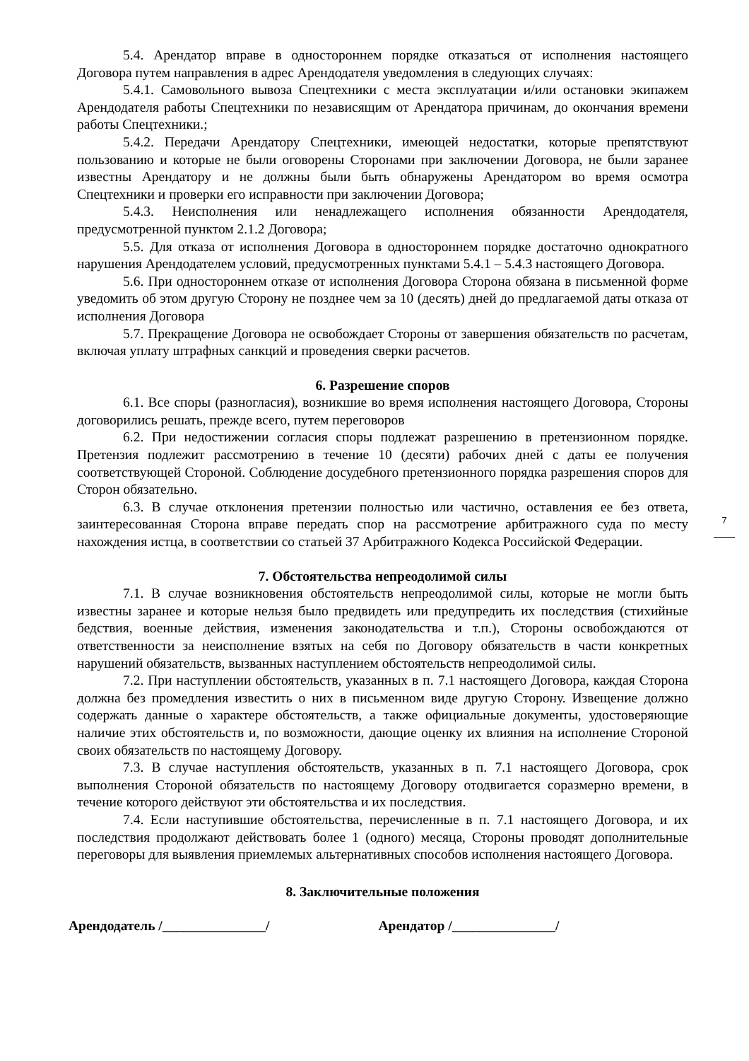5.4. Арендатор вправе в одностороннем порядке отказаться от исполнения настоящего Договора путем направления в адрес Арендодателя уведомления в следующих случаях:
5.4.1. Самовольного вывоза Спецтехники с места эксплуатации и/или остановки экипажем Арендодателя работы Спецтехники по независящим от Арендатора причинам, до окончания времени работы Спецтехники.;
5.4.2. Передачи Арендатору Спецтехники, имеющей недостатки, которые препятствуют пользованию и которые не были оговорены Сторонами при заключении Договора, не были заранее известны Арендатору и не должны были быть обнаружены Арендатором во время осмотра Спецтехники и проверки его исправности при заключении Договора;
5.4.3. Неисполнения или ненадлежащего исполнения обязанности Арендодателя, предусмотренной пунктом 2.1.2 Договора;
5.5. Для отказа от исполнения Договора в одностороннем порядке достаточно однократного нарушения Арендодателем условий, предусмотренных пунктами 5.4.1 – 5.4.3 настоящего Договора.
5.6. При одностороннем отказе от исполнения Договора Сторона обязана в письменной форме уведомить об этом другую Сторону не позднее чем за 10 (десять) дней до предлагаемой даты отказа от исполнения Договора
5.7. Прекращение Договора не освобождает Стороны от завершения обязательств по расчетам, включая уплату штрафных санкций и проведения сверки расчетов.
6. Разрешение споров
6.1. Все споры (разногласия), возникшие во время исполнения настоящего Договора, Стороны договорились решать, прежде всего, путем переговоров
6.2. При недостижении согласия споры подлежат разрешению в претензионном порядке. Претензия подлежит рассмотрению в течение 10 (десяти) рабочих дней с даты ее получения соответствующей Стороной. Соблюдение досудебного претензионного порядка разрешения споров для Сторон обязательно.
6.3. В случае отклонения претензии полностью или частично, оставления ее без ответа, заинтересованная Сторона вправе передать спор на рассмотрение арбитражного суда по месту нахождения истца, в соответствии со статьей 37 Арбитражного Кодекса Российской Федерации.
7. Обстоятельства непреодолимой силы
7.1. В случае возникновения обстоятельств непреодолимой силы, которые не могли быть известны заранее и которые нельзя было предвидеть или предупредить их последствия (стихийные бедствия, военные действия, изменения законодательства и т.п.), Стороны освобождаются от ответственности за неисполнение взятых на себя по Договору обязательств в части конкретных нарушений обязательств, вызванных наступлением обстоятельств непреодолимой силы.
7.2. При наступлении обстоятельств, указанных в п. 7.1 настоящего Договора, каждая Сторона должна без промедления известить о них в письменном виде другую Сторону. Извещение должно содержать данные о характере обстоятельств, а также официальные документы, удостоверяющие наличие этих обстоятельств и, по возможности, дающие оценку их влияния на исполнение Стороной своих обязательств по настоящему Договору.
7.3. В случае наступления обстоятельств, указанных в п. 7.1 настоящего Договора, срок выполнения Стороной обязательств по настоящему Договору отодвигается соразмерно времени, в течение которого действуют эти обстоятельства и их последствия.
7.4. Если наступившие обстоятельства, перечисленные в п. 7.1 настоящего Договора, и их последствия продолжают действовать более 1 (одного) месяца, Стороны проводят дополнительные переговоры для выявления приемлемых альтернативных способов исполнения настоящего Договора.
8. Заключительные положения
Арендодатель /_______________/ Арендатор /_______________/
7